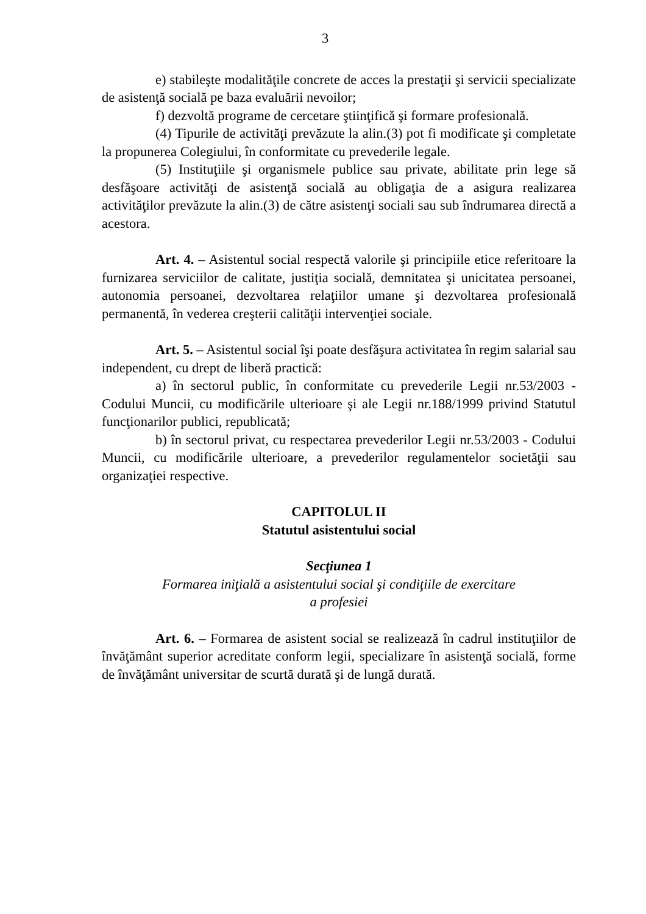3
e) stabileşte modalităţile concrete de acces la prestaţii şi servicii specializate de asistenţă socială pe baza evaluării nevoilor;
f) dezvoltă programe de cercetare ştiinţifică şi formare profesională.
(4) Tipurile de activităţi prevăzute la alin.(3) pot fi modificate şi completate la propunerea Colegiului, în conformitate cu prevederile legale.
(5) Instituţiile şi organismele publice sau private, abilitate prin lege să desfăşoare activităţi de asistenţă socială au obligaţia de a asigura realizarea activităţilor prevăzute la alin.(3) de către asistenţi sociali sau sub îndrumarea directă a acestora.
Art. 4. – Asistentul social respectă valorile şi principiile etice referitoare la furnizarea serviciilor de calitate, justiţia socială, demnitatea şi unicitatea persoanei, autonomia persoanei, dezvoltarea relaţiilor umane şi dezvoltarea profesională permanentă, în vederea creşterii calităţii intervenţiei sociale.
Art. 5. – Asistentul social îşi poate desfăşura activitatea în regim salarial sau independent, cu drept de liberă practică:
a) în sectorul public, în conformitate cu prevederile Legii nr.53/2003 - Codului Muncii, cu modificările ulterioare şi ale Legii nr.188/1999 privind Statutul funcţionarilor publici, republicată;
b) în sectorul privat, cu respectarea prevederilor Legii nr.53/2003 - Codului Muncii, cu modificările ulterioare, a prevederilor regulamentelor societăţii sau organizaţiei respective.
CAPITOLUL II
Statutul asistentului social
Secţiunea 1
Formarea iniţială a asistentului social şi condiţiile de exercitare
a profesiei
Art. 6. – Formarea de asistent social se realizează în cadrul instituţiilor de învăţământ superior acreditate conform legii, specializare în asistenţă socială, forme de învăţământ universitar de scurtă durată şi de lungă durată.